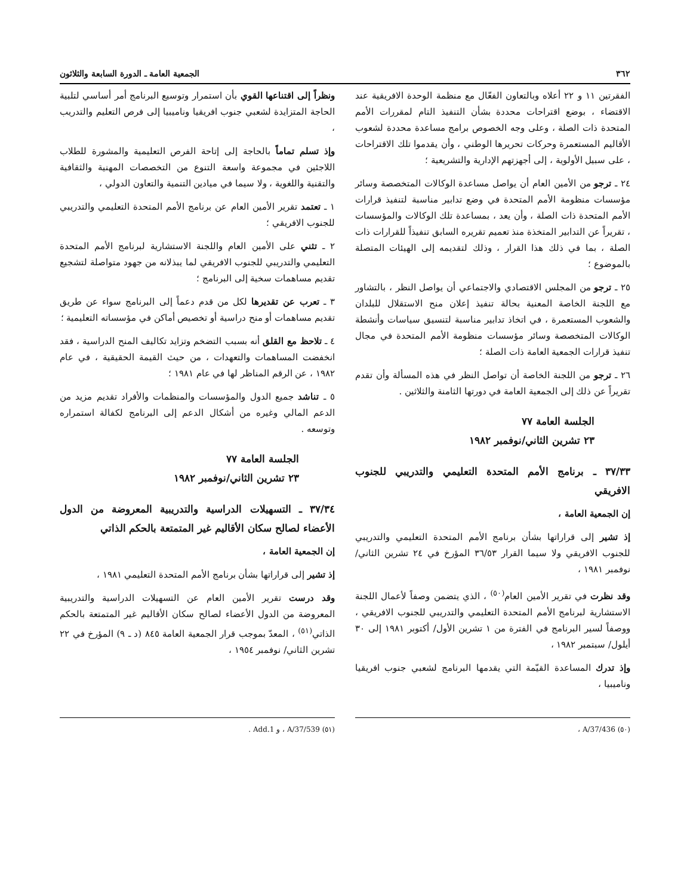٣٦٢ الجمعية العامة ـ الدورة السابعة والثلاثون
الفقرتين ١١ و ٢٢ أعلاه وبالتعاون الفعّال مع منظمة الوحدة الافريقية عند الاقتضاء ، بوضع اقتراحات محددة بشأن التنفيذ التام لمقررات الأمم المتحدة ذات الصلة ، وعلى وجه الخصوص برامج مساعدة محددة لشعوب الأقاليم المستعمرة وحركات تحريرها الوطني ، وأن يقدموا تلك الاقتراحات ، على سبيل الأولوية ، إلى أجهزتهم الإدارية والتشريعية ؛
٢٤ ـ ترجو من الأمين العام أن يواصل مساعدة الوكالات المتخصصة وسائر مؤسسات منظومة الأمم المتحدة في وضع تدابير مناسبة لتنفيذ قرارات الأمم المتحدة ذات الصلة ، وأن يعد ، بمساعدة تلك الوكالات والمؤسسات ، تقريراً عن التدابير المتخذة منذ تعميم تقريره السابق تنفيذاً للقرارات ذات الصلة ، بما في ذلك هذا القرار ، وذلك لتقديمه إلى الهيئات المتصلة بالموضوع ؛
٢٥ ـ ترجو من المجلس الاقتصادي والاجتماعي أن يواصل النظر ، بالتشاور مع اللجنة الخاصة المعنية بحالة تنفيذ إعلان منح الاستقلال للبلدان والشعوب المستعمرة ، في اتخاذ تدابير مناسبة لتنسيق سياسات وأنشطة الوكالات المتخصصة وسائر مؤسسات منظومة الأمم المتحدة في مجال تنفيذ قرارات الجمعية العامة ذات الصلة ؛
٢٦ ـ ترجو من اللجنة الخاصة أن تواصل النظر في هذه المسألة وأن تقدم تقريراً عن ذلك إلى الجمعية العامة في دورتها الثامنة والثلاثين .
الجلسة العامة ٧٧
٢٣ تشرين الثاني/نوفمبر ١٩٨٢
٣٧/٣٣ ـ برنامج الأمم المتحدة التعليمي والتدريبي للجنوب الافريقي
إن الجمعية العامة ،
إذ تشير إلى قراراتها بشأن برنامج الأمم المتحدة التعليمي والتدريبي للجنوب الافريقي ولا سيما القرار ٣٦/٥٣ المؤرخ في ٢٤ تشرين الثاني/ نوفمبر ١٩٨١ ،
وقد نظرت في تقرير الأمين العام<sup>(٥٠)</sup> ، الذي يتضمن وصفاً لأعمال اللجنة الاستشارية لبرنامج الأمم المتحدة التعليمي والتدريبي للجنوب الافريقي ، ووصفاً لسير البرنامج في الفترة من ١ تشرين الأول/ أكتوبر ١٩٨١ إلى ٣٠ أيلول/ سبتمبر ١٩٨٢ ،
وإذ تدرك المساعدة القيّمة التي يقدمها البرنامج لشعبي جنوب افريقيا وناميبيا ،
ونظراً إلى اقتناعها القوي بأن استمرار وتوسيع البرنامج أمر أساسي لتلبية الحاجة المتزايدة لشعبي جنوب افريقيا وناميبيا إلى فرص التعليم والتدريب ،
وإذ تسلم تماماً بالحاجة إلى إتاحة الفرص التعليمية والمشورة للطلاب اللاجئين في مجموعة واسعة التنوع من التخصصات المهنية والثقافية والتقنية واللغوية ، ولا سيما في ميادين التنمية والتعاون الدولي ،
١ ـ تعتمد تقرير الأمين العام عن برنامج الأمم المتحدة التعليمي والتدريبي للجنوب الافريقي ؛
٢ ـ تثني على الأمين العام واللجنة الاستشارية لبرنامج الأمم المتحدة التعليمي والتدريبي للجنوب الافريقي لما يبذلانه من جهود متواصلة لتشجيع تقديم مساهمات سخية إلى البرنامج ؛
٣ ـ تعرب عن تقديرها لكل من قدم دعماً إلى البرنامج سواء عن طريق تقديم مساهمات أو منح دراسية أو تخصيص أماكن في مؤسساته التعليمية ؛
٤ ـ تلاحظ مع القلق أنه بسبب التضخم وتزايد تكاليف المنح الدراسية ، فقد انخفضت المساهمات والتعهدات ، من حيث القيمة الحقيقية ، في عام ١٩٨٢ ، عن الرقم المناظر لها في عام ١٩٨١ ؛
٥ ـ تناشد جميع الدول والمؤسسات والمنظمات والأفراد تقديم مزيد من الدعم المالي وغيره من أشكال الدعم إلى البرنامج لكفالة استمراره وتوسعه .
الجلسة العامة ٧٧
٢٣ تشرين الثاني/نوفمبر ١٩٨٢
٣٧/٣٤ ـ التسهيلات الدراسية والتدريبية المعروضة من الدول الأعضاء لصالح سكان الأقاليم غير المتمتعة بالحكم الذاتي
إن الجمعية العامة ،
إذ تشير إلى قراراتها بشأن برنامج الأمم المتحدة التعليمي ١٩٨١ ،
وقد درست تقرير الأمين العام عن التسهيلات الدراسية والتدريبية المعروضة من الدول الأعضاء لصالح سكان الأقاليم غير المتمتعة بالحكم الذاتي<sup>(٥١)</sup> ، المعدّ بموجب قرار الجمعية العامة ٨٤٥ (د ـ ٩) المؤرخ في ٢٢ تشرين الثاني/ نوفمبر ١٩٥٤ ،
(٥٠) A/37/436 ، (٥١) A/37/539 ، و Add.1 .